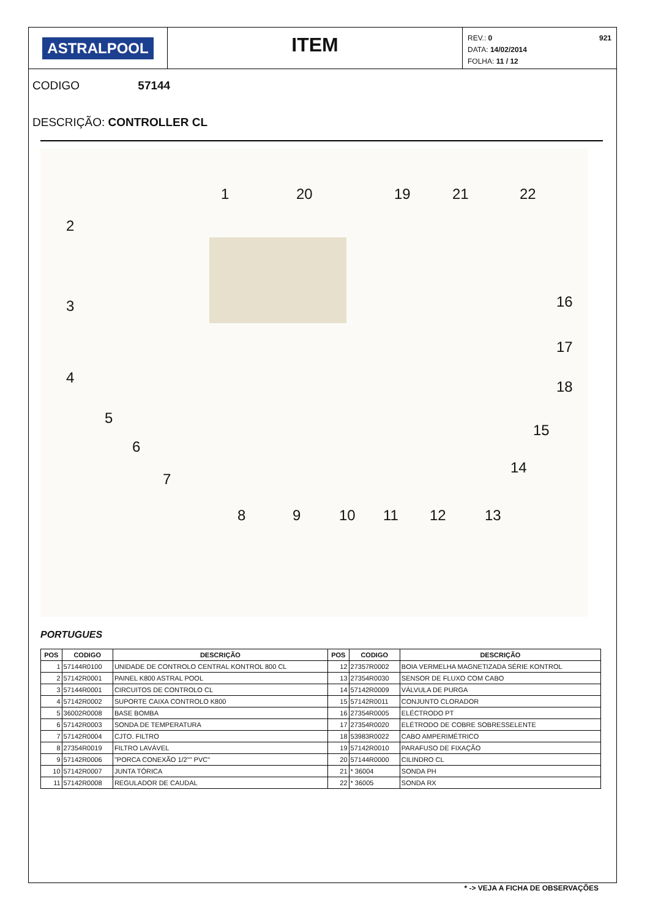ASTRALPOOL
ITEM
REV.: 0
DATA: 14/02/2014
FOLHA: 11 / 12
921
CODIGO 57144
DESCRIÇÃO: CONTROLLER CL
1 20 19 21 22
2
3 16
17
4
18
5
15
6
14
7
8 9 10 11 12 13
PORTUGUES
| POS | CODIGO | DESCRIÇÃO | POS | CODIGO | DESCRIÇÃO |
| --- | --- | --- | --- | --- | --- |
| 1 | 57144R0100 | UNIDADE DE CONTROLO CENTRAL KONTROL 800 CL | 12 | 27357R0002 | BOIA VERMELHA MAGNETIZADA SÉRIE KONTROL |
| 2 | 57142R0001 | PAINEL K800 ASTRAL POOL | 13 | 27354R0030 | SENSOR DE FLUXO COM CABO |
| 3 | 57144R0001 | CIRCUITOS DE CONTROLO CL | 14 | 57142R0009 | VÁLVULA DE PURGA |
| 4 | 57142R0002 | SUPORTE CAIXA CONTROLO K800 | 15 | 57142R0011 | CONJUNTO CLORADOR |
| 5 | 36002R0008 | BASE BOMBA | 16 | 27354R0005 | ELÉCTRODO PT |
| 6 | 57142R0003 | SONDA DE TEMPERATURA | 17 | 27354R0020 | ELÉTRODO DE COBRE SOBRESSELENTE |
| 7 | 57142R0004 | CJTO. FILTRO | 18 | 53983R0022 | CABO AMPERIMÉTRICO |
| 8 | 27354R0019 | FILTRO LAVÁVEL | 19 | 57142R0010 | PARAFUSO DE FIXAÇÃO |
| 9 | 57142R0006 | "PORCA CONEXÃO 1/2"" PVC" | 20 | 57144R0000 | CILINDRO CL |
| 10 | 57142R0007 | JUNTA TÓRICA | 21 | * 36004 | SONDA PH |
| 11 | 57142R0008 | REGULADOR DE CAUDAL | 22 | * 36005 | SONDA RX |
* -> VEJA A FICHA DE OBSERVAÇÕES